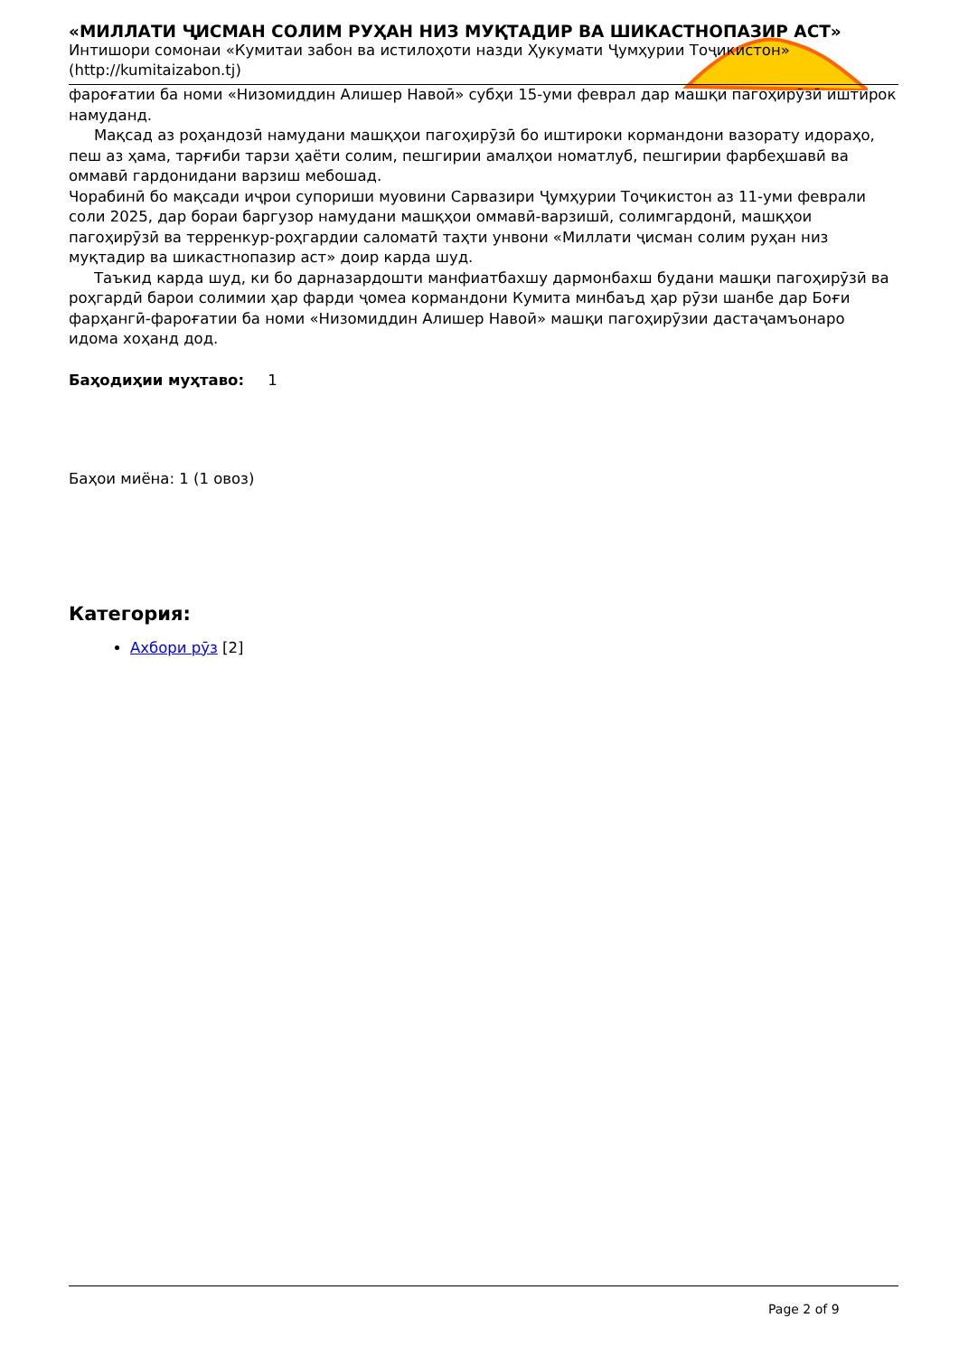«МИЛЛАТИ ҶИСМАН СОЛИМ РУҲАН НИЗ МУҚТАДИР ВА ШИКАСТНОПАЗИР АСТ»
Интишори сомонаи «Кумитаи забон ва истилоҳоти назди Ҳукумати Ҷумҳурии Тоҷикистон» (http://kumitaizabon.tj)
фароғатии ба номи «Низомиддин Алишер Навоӣ» субҳи 15-уми феврал дар машқи пагоҳирӯзӣ иштирок намуданд.
Мақсад аз роҳандозӣ намудани машқҳои пагоҳирӯзӣ бо иштироки кормандони вазорату идораҳо, пеш аз ҳама, тарғиби тарзи ҳаёти солим, пешгирии амалҳои номатлуб, пешгирии фарбеҳшавӣ ва оммавӣ гардонидани варзиш мебошад.
Чорабинӣ бо мақсади иҷрои супориши муовини Сарвазири Ҷумҳурии Тоҷикистон аз 11-уми феврали соли 2025, дар бораи баргузор намудани машқҳои оммавӣ-варзишӣ, солимгардонӣ, машқҳои пагоҳирӯзӣ ва терренкур-роҳгардии саломатӣ таҳти унвони «Миллати ҷисман солим руҳан низ муқтадир ва шикастнопазир аст» доир карда шуд.
Таъкид карда шуд, ки бо дарназардошти манфиатбахшу дармонбахш будани машқи пагоҳирӯзӣ ва роҳгардӣ барои солимии ҳар фарди ҷомеа кормандони Кумита минбаъд ҳар рӯзи шанбе дар Боғи фарҳангӣ-фароғатии ба номи «Низомиддин Алишер Навоӣ» машқи пагоҳирӯзии дастаҷамъонаро идома хоҳанд дод.
Баҳодиҳии муҳтаво: 1
Баҳои миёна: 1 (1 овоз)
Категория:
Ахбори рӯз [2]
Page 2 of 9